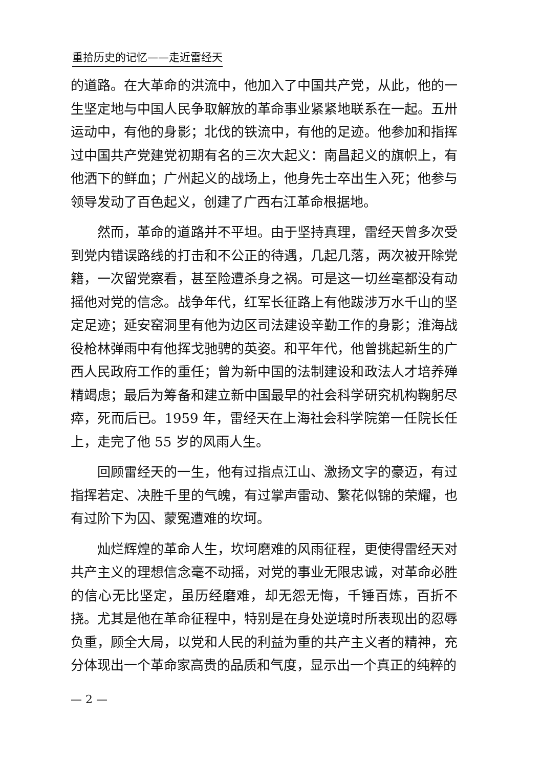重拾历史的记忆——走近雷经天
的道路。在大革命的洪流中，他加入了中国共产党，从此，他的一生坚定地与中国人民争取解放的革命事业紧紧地联系在一起。五卅运动中，有他的身影；北伐的铁流中，有他的足迹。他参加和指挥过中国共产党建党初期有名的三次大起义：南昌起义的旗帜上，有他洒下的鲜血；广州起义的战场上，他身先士卒出生入死；他参与领导发动了百色起义，创建了广西右江革命根据地。
然而，革命的道路并不平坦。由于坚持真理，雷经天曾多次受到党内错误路线的打击和不公正的待遇，几起几落，两次被开除党籍，一次留党察看，甚至险遭杀身之祸。可是这一切丝毫都没有动摇他对党的信念。战争年代，红军长征路上有他跋涉万水千山的坚定足迹；延安窑洞里有他为边区司法建设辛勤工作的身影；淮海战役枪林弹雨中有他挥戈驰骋的英姿。和平年代，他曾挑起新生的广西人民政府工作的重任；曾为新中国的法制建设和政法人才培养殚精竭虑；最后为筹备和建立新中国最早的社会科学研究机构鞠躬尽瘁，死而后已。1959 年，雷经天在上海社会科学院第一任院长任上，走完了他 55 岁的风雨人生。
回顾雷经天的一生，他有过指点江山、激扬文字的豪迈，有过指挥若定、决胜千里的气魄，有过掌声雷动、繁花似锦的荣耀，也有过阶下为囚、蒙冤遭难的坎坷。
灿烂辉煌的革命人生，坎坷磨难的风雨征程，更使得雷经天对共产主义的理想信念毫不动摇，对党的事业无限忠诚，对革命必胜的信心无比坚定，虽历经磨难，却无怨无悔，千锤百炼，百折不挠。尤其是他在革命征程中，特别是在身处逆境时所表现出的忍辱负重，顾全大局，以党和人民的利益为重的共产主义者的精神，充分体现出一个革命家高贵的品质和气度，显示出一个真正的纯粹的
— 2 —